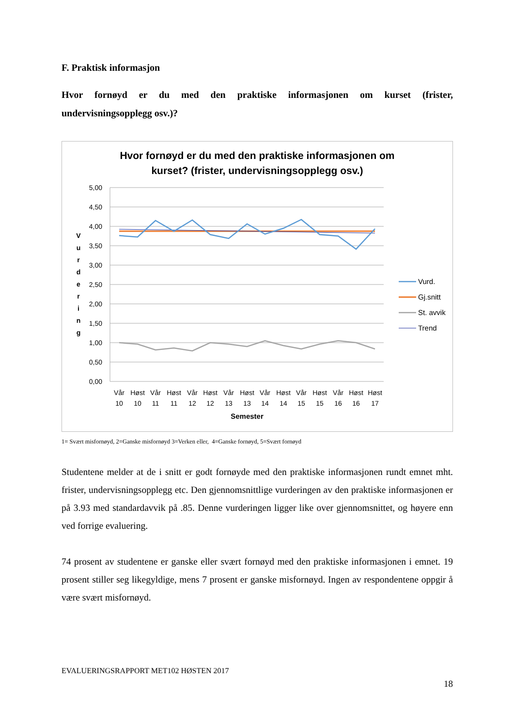F. Praktisk informasjon
Hvor fornøyd er du med den praktiske informasjonen om kurset (frister, undervisningsopplegg osv.)?
Hvor fornøyd er du med den praktiske informasjonen om
kurset? (frister, undervisningsopplegg osv.)
5,00
4,50
4,00
3,50
3,00
2,50
2,00
1,50
1,00
0,50
0,00
V
u
r
d
e
r
i
n
g
Vår
Høst
Vår
Høst
Vår
Høst
Vår
Høst
Vår
Høst
Vår
Høst
Vår
Høst
Høst
10
10
11
11
12
12
13
13
14
14
15
15
16
16
17
Semester
Vurd.
Gj.snitt
St. avvik
Trend
1= Svært misfornøyd, 2=Ganske misfornøyd 3=Verken eller, 4=Ganske fornøyd, 5=Svært fornøyd
Studentene melder at de i snitt er godt fornøyde med den praktiske informasjonen rundt emnet mht. frister, undervisningsopplegg etc. Den gjennomsnittlige vurderingen av den praktiske informasjonen er på 3.93 med standardavvik på .85. Denne vurderingen ligger like over gjennomsnittet, og høyere enn ved forrige evaluering.
74 prosent av studentene er ganske eller svært fornøyd med den praktiske informasjonen i emnet. 19 prosent stiller seg likegyldige, mens 7 prosent er ganske misfornøyd. Ingen av respondentene oppgir å være svært misfornøyd.
EVALUERINGSRAPPORT MET102 HØSTEN 2017
18